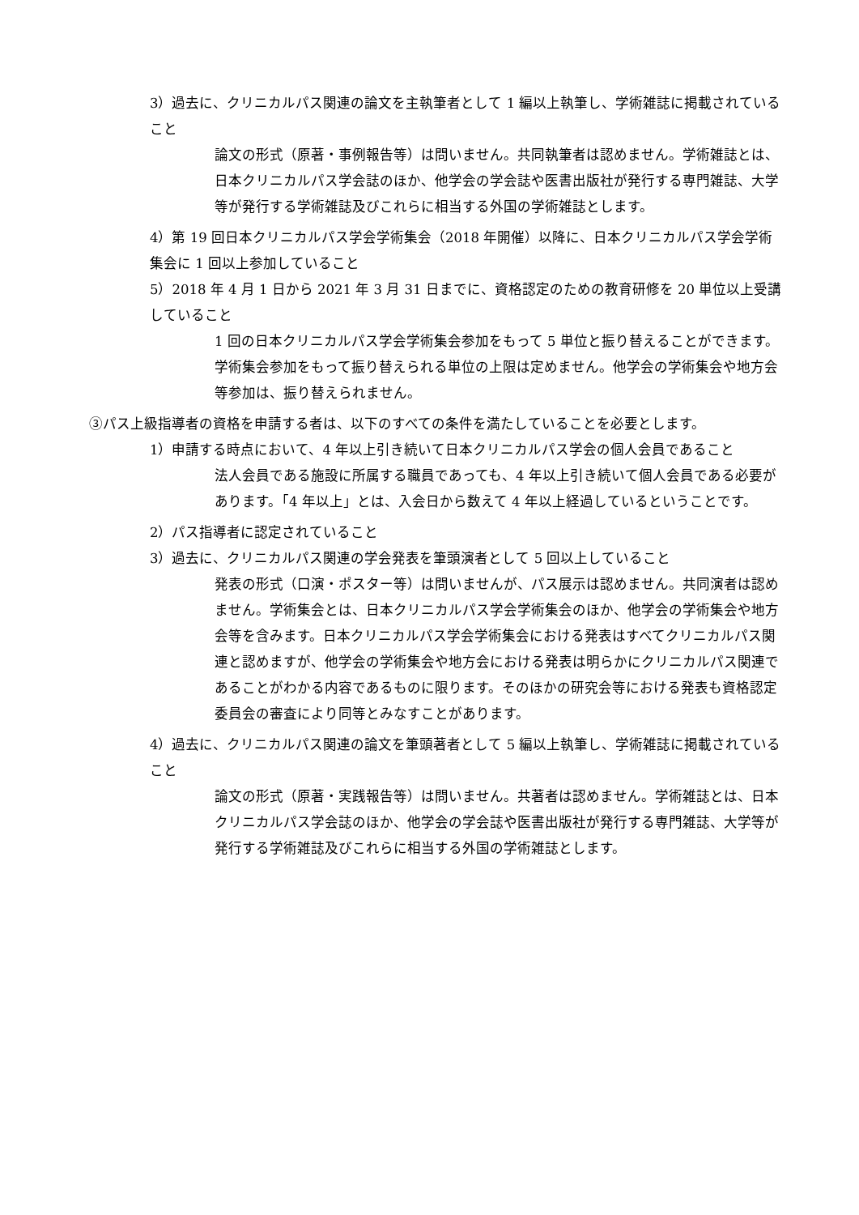3）過去に、クリニカルパス関連の論文を主執筆者として 1 編以上執筆し、学術雑誌に掲載されていること
論文の形式（原著・事例報告等）は問いません。共同執筆者は認めません。学術雑誌とは、日本クリニカルパス学会誌のほか、他学会の学会誌や医書出版社が発行する専門雑誌、大学等が発行する学術雑誌及びこれらに相当する外国の学術雑誌とします。
4）第 19 回日本クリニカルパス学会学術集会（2018 年開催）以降に、日本クリニカルパス学会学術集会に 1 回以上参加していること
5）2018 年 4 月 1 日から 2021 年 3 月 31 日までに、資格認定のための教育研修を 20 単位以上受講していること
1 回の日本クリニカルパス学会学術集会参加をもって 5 単位と振り替えることができます。学術集会参加をもって振り替えられる単位の上限は定めません。他学会の学術集会や地方会等参加は、振り替えられません。
③パス上級指導者の資格を申請する者は、以下のすべての条件を満たしていることを必要とします。
1）申請する時点において、4 年以上引き続いて日本クリニカルパス学会の個人会員であること
法人会員である施設に所属する職員であっても、4 年以上引き続いて個人会員である必要があります。「4 年以上」とは、入会日から数えて 4 年以上経過しているということです。
2）パス指導者に認定されていること
3）過去に、クリニカルパス関連の学会発表を筆頭演者として 5 回以上していること
発表の形式（口演・ポスター等）は問いませんが、パス展示は認めません。共同演者は認めません。学術集会とは、日本クリニカルパス学会学術集会のほか、他学会の学術集会や地方会等を含みます。日本クリニカルパス学会学術集会における発表はすべてクリニカルパス関連と認めますが、他学会の学術集会や地方会における発表は明らかにクリニカルパス関連であることがわかる内容であるものに限ります。そのほかの研究会等における発表も資格認定委員会の審査により同等とみなすことがあります。
4）過去に、クリニカルパス関連の論文を筆頭著者として 5 編以上執筆し、学術雑誌に掲載されていること
論文の形式（原著・実践報告等）は問いません。共著者は認めません。学術雑誌とは、日本クリニカルパス学会誌のほか、他学会の学会誌や医書出版社が発行する専門雑誌、大学等が発行する学術雑誌及びこれらに相当する外国の学術雑誌とします。